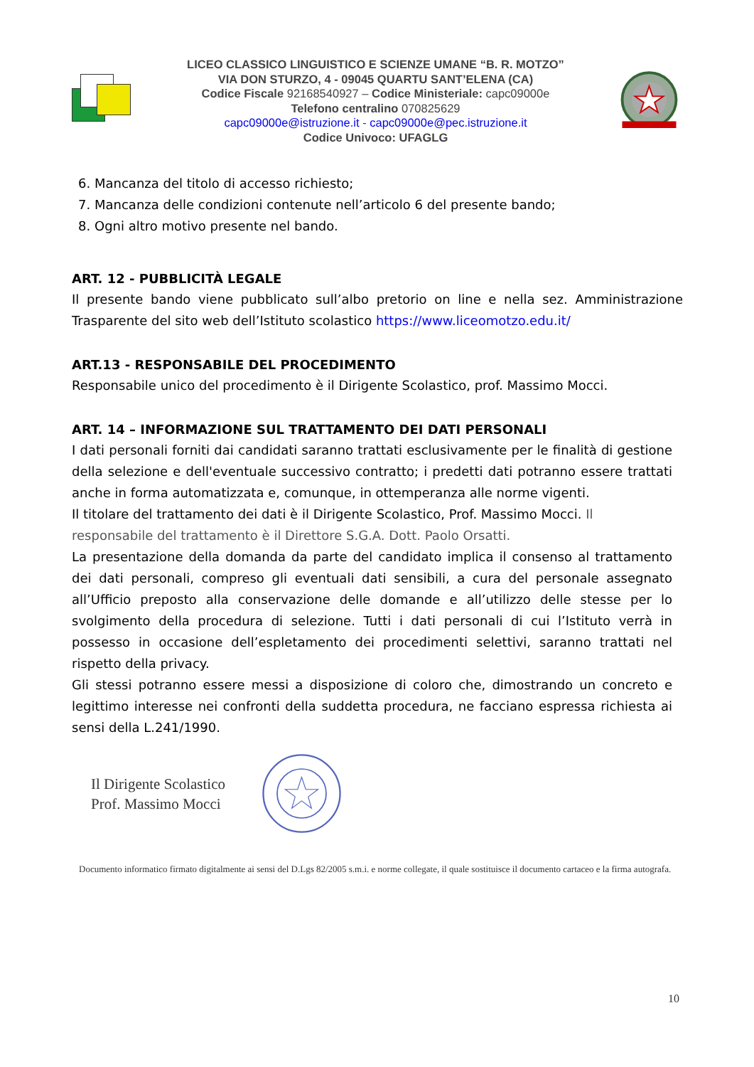LICEO CLASSICO LINGUISTICO E SCIENZE UMANE “B. R. MOTZO”
VIA DON STURZO, 4 - 09045 QUARTU SANT’ELENA (CA)
Codice Fiscale 92168540927 – Codice Ministeriale: capc09000e
Telefono centralino 070825629
capc09000e@istruzione.it - capc09000e@pec.istruzione.it
Codice Univoco: UFAGLG
6. Mancanza del titolo di accesso richiesto;
7. Mancanza delle condizioni contenute nell’articolo 6 del presente bando;
8. Ogni altro motivo presente nel bando.
ART. 12 - PUBBLICITÀ LEGALE
Il presente bando viene pubblicato sull’albo pretorio on line e nella sez. Amministrazione Trasparente del sito web dell’Istituto scolastico https://www.liceomotzo.edu.it/
ART.13 - RESPONSABILE DEL PROCEDIMENTO
Responsabile unico del procedimento è il Dirigente Scolastico, prof. Massimo Mocci.
ART. 14 – INFORMAZIONE SUL TRATTAMENTO DEI DATI PERSONALI
I dati personali forniti dai candidati saranno trattati esclusivamente per le finalità di gestione della selezione e dell'eventuale successivo contratto; i predetti dati potranno essere trattati anche in forma automatizzata e, comunque, in ottemperanza alle norme vigenti.
Il titolare del trattamento dei dati è il Dirigente Scolastico, Prof. Massimo Mocci. Il responsabile del trattamento è il Direttore S.G.A. Dott. Paolo Orsatti.
La presentazione della domanda da parte del candidato implica il consenso al trattamento dei dati personali, compreso gli eventuali dati sensibili, a cura del personale assegnato all’Ufficio preposto alla conservazione delle domande e all’utilizzo delle stesse per lo svolgimento della procedura di selezione. Tutti i dati personali di cui l’Istituto verrà in possesso in occasione dell’espletamento dei procedimenti selettivi, saranno trattati nel rispetto della privacy.
Gli stessi potranno essere messi a disposizione di coloro che, dimostrando un concreto e legittimo interesse nei confronti della suddetta procedura, ne facciano espressa richiesta ai sensi della L.241/1990.
Il Dirigente Scolastico
Prof. Massimo Mocci
Documento informatico firmato digitalmente ai sensi del D.Lgs 82/2005 s.m.i. e norme collegate, il quale sostituisce il documento cartaceo e la firma autografa.
10